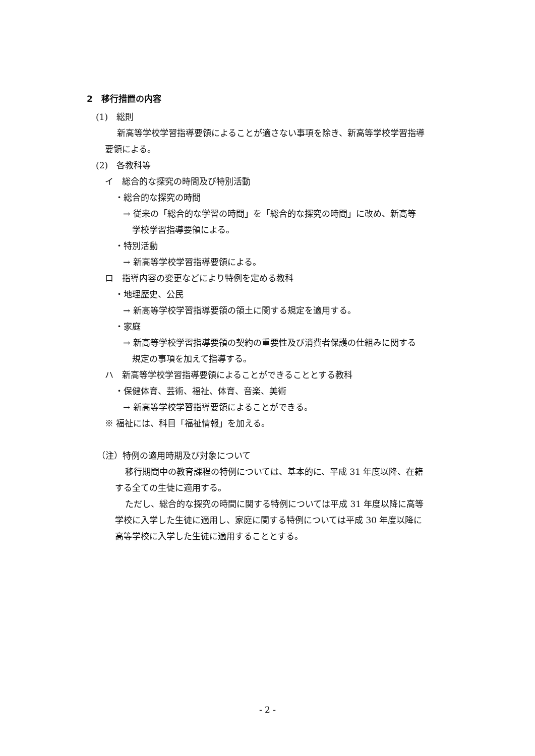2　移行措置の内容
(1)　総則
新高等学校学習指導要領によることが適さない事項を除き、新高等学校学習指導
要領による。
(2)　各教科等
イ　総合的な探究の時間及び特別活動
・総合的な探究の時間
→ 従来の「総合的な学習の時間」を「総合的な探究の時間」に改め、新高等
学校学習指導要領による。
・特別活動
→ 新高等学校学習指導要領による。
ロ　指導内容の変更などにより特例を定める教科
・地理歴史、公民
→ 新高等学校学習指導要領の領土に関する規定を適用する。
・家庭
→ 新高等学校学習指導要領の契約の重要性及び消費者保護の仕組みに関する
規定の事項を加えて指導する。
ハ　新高等学校学習指導要領によることができることとする教科
・保健体育、芸術、福祉、体育、音楽、美術
→ 新高等学校学習指導要領によることができる。
※ 福祉には、科目「福祉情報」を加える。
（注）特例の適用時期及び対象について
移行期間中の教育課程の特例については、基本的に、平成 31 年度以降、在籍
する全ての生徒に適用する。
ただし、総合的な探究の時間に関する特例については平成 31 年度以降に高等
学校に入学した生徒に適用し、家庭に関する特例については平成 30 年度以降に
高等学校に入学した生徒に適用することとする。
- 2 -